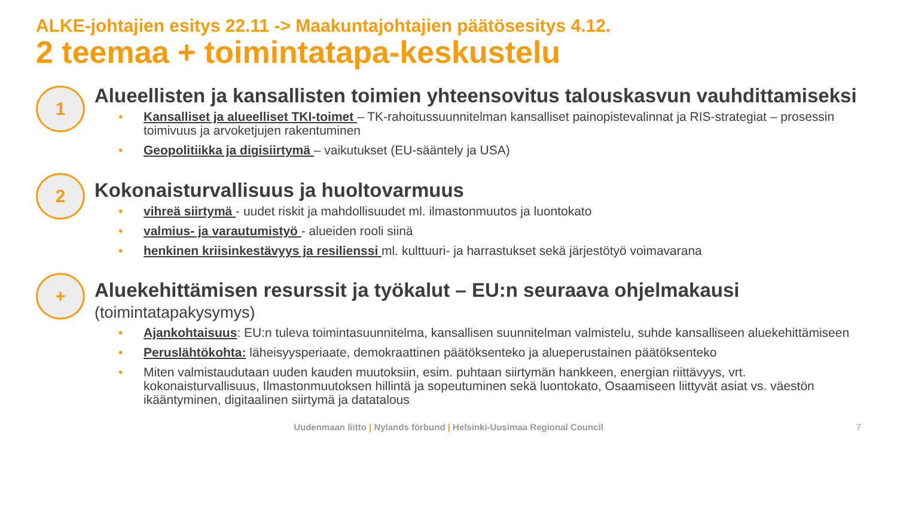ALKE-johtajien esitys 22.11 -> Maakuntajohtajien päätösesitys 4.12.
2 teemaa + toimintatapa-keskustelu
1
Alueellisten ja kansallisten toimien yhteensovitus talouskasvun vauhdittamiseksi
• Kansalliset ja alueelliset TKI-toimet – TK-rahoitussuunnitelman kansalliset painopistevalinnat ja RIS-strategiat – prosessin toimivuus ja arvoketjujen rakentuminen
• Geopolitiikka ja digisiirtymä – vaikutukset (EU-sääntely ja USA)
2
Kokonaisturvallisuus ja huoltovarmuus
• vihreä siirtymä - uudet riskit ja mahdollisuudet ml. ilmastonmuutos ja luontokato
• valmius- ja varautumistyö - alueiden rooli siinä
• henkinen kriisinkestävyys ja resilienssi ml. kulttuuri- ja harrastukset sekä järjestötyö voimavarana
+
Aluekehittämisen resurssit ja työkalut – EU:n seuraava ohjelmakausi
(toimintatapakysymys)
• Ajankohtaisuus: EU:n tuleva toimintasuunnitelma, kansallisen suunnitelman valmistelu, suhde kansalliseen aluekehittämiseen
• Peruslähtökohta: läheisyysperiaate, demokraattinen päätöksenteko ja alueperustainen päätöksenteko
• Miten valmistaudutaan uuden kauden muutoksiin, esim. puhtaan siirtymän hankkeen, energian riittävyys, vrt. kokonaisturvallisuus, Ilmastonmuutoksen hillintä ja sopeutuminen sekä luontokato, Osaamiseen liittyvät asiat vs. väestön ikääntyminen, digitaalinen siirtymä ja datatalous
Uudenmaan liitto | Nylands förbund | Helsinki-Uusimaa Regional Council 7